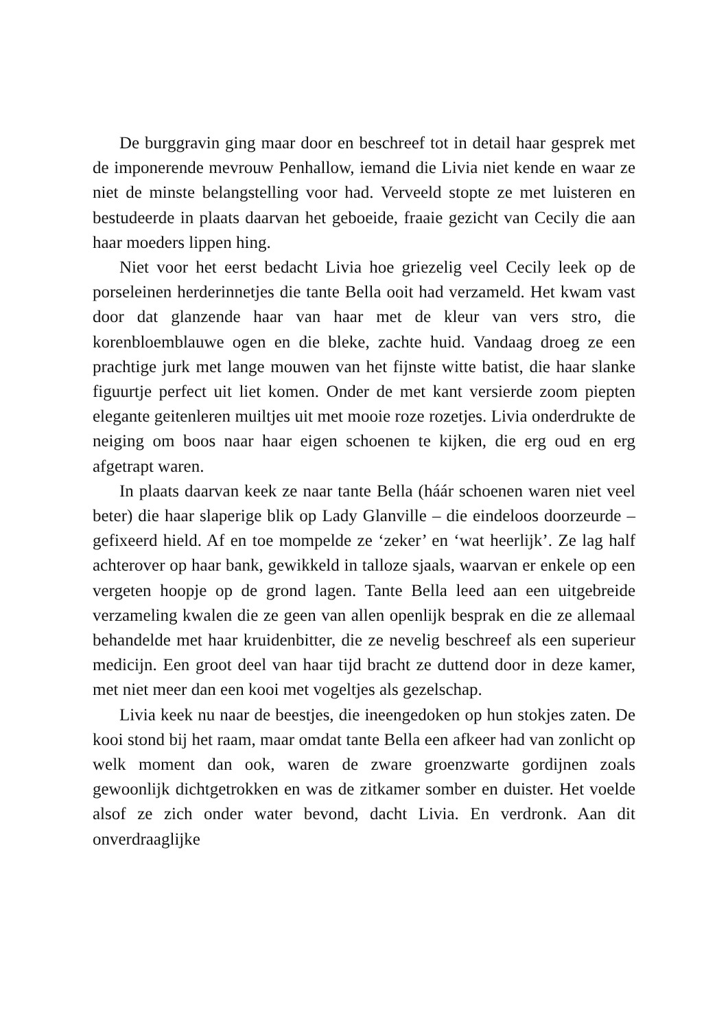De burggravin ging maar door en beschreef tot in detail haar gesprek met de imponerende mevrouw Penhallow, iemand die Livia niet kende en waar ze niet de minste belangstelling voor had. Verveeld stopte ze met luisteren en bestudeerde in plaats daarvan het geboeide, fraaie gezicht van Cecily die aan haar moeders lippen hing.
Niet voor het eerst bedacht Livia hoe griezelig veel Cecily leek op de porseleinen herderinnetjes die tante Bella ooit had verzameld. Het kwam vast door dat glanzende haar van haar met de kleur van vers stro, die korenbloemblauwe ogen en die bleke, zachte huid. Vandaag droeg ze een prachtige jurk met lange mouwen van het fijnste witte batist, die haar slanke figuurtje perfect uit liet komen. Onder de met kant versierde zoom piepten elegante geitenleren muiltjes uit met mooie roze rozetjes. Livia onderdrukte de neiging om boos naar haar eigen schoenen te kijken, die erg oud en erg afgetrapt waren.
In plaats daarvan keek ze naar tante Bella (háár schoenen waren niet veel beter) die haar slaperige blik op Lady Glanville – die eindeloos doorzeurde – gefixeerd hield. Af en toe mompelde ze ‘zeker’ en ‘wat heerlijk’. Ze lag half achterover op haar bank, gewikkeld in talloze sjaals, waarvan er enkele op een vergeten hoopje op de grond lagen. Tante Bella leed aan een uitgebreide verzameling kwalen die ze geen van allen openlijk besprak en die ze allemaal behandelde met haar kruidenbitter, die ze nevelig beschreef als een superieur medicijn. Een groot deel van haar tijd bracht ze duttend door in deze kamer, met niet meer dan een kooi met vogeltjes als gezelschap.
Livia keek nu naar de beestjes, die ineengedoken op hun stokjes zaten. De kooi stond bij het raam, maar omdat tante Bella een afkeer had van zonlicht op welk moment dan ook, waren de zware groenzwarte gordijnen zoals gewoonlijk dichtgetrokken en was de zitkamer somber en duister. Het voelde alsof ze zich onder water bevond, dacht Livia. En verdronk. Aan dit onverdraaglijke